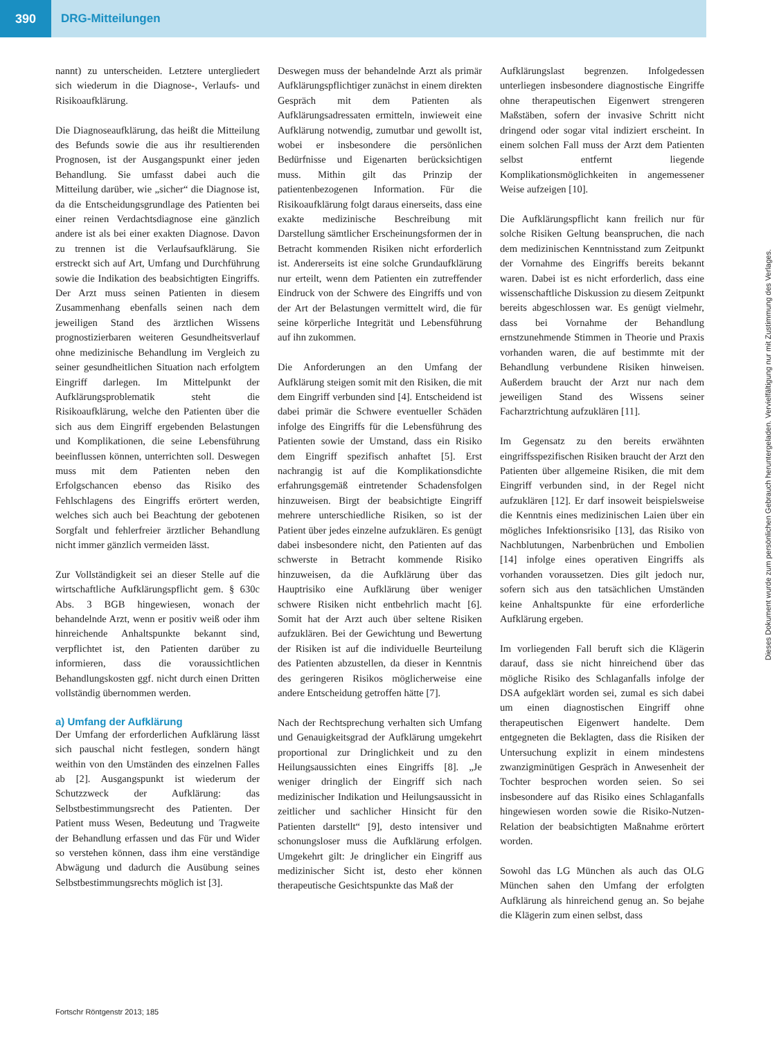390
DRG-Mitteilungen
nannt) zu unterscheiden. Letztere untergliedert sich wiederum in die Diagnose-, Verlaufs- und Risikoaufklärung.
Die Diagnoseaufklärung, das heißt die Mitteilung des Befunds sowie die aus ihr resultierenden Prognosen, ist der Ausgangspunkt einer jeden Behandlung. Sie umfasst dabei auch die Mitteilung darüber, wie „sicher“ die Diagnose ist, da die Entscheidungsgrundlage des Patienten bei einer reinen Verdachtsdiagnose eine gänzlich andere ist als bei einer exakten Diagnose. Davon zu trennen ist die Verlaufsaufklärung. Sie erstreckt sich auf Art, Umfang und Durchführung sowie die Indikation des beabsichtigten Eingriffs. Der Arzt muss seinen Patienten in diesem Zusammenhang ebenfalls seinen nach dem jeweiligen Stand des ärztlichen Wissens prognostizierbaren weiteren Gesundheitsverlauf ohne medizinische Behandlung im Vergleich zu seiner gesundheitlichen Situation nach erfolgtem Eingriff darlegen. Im Mittelpunkt der Aufklärungsproblematik steht die Risikoaufklärung, welche den Patienten über die sich aus dem Eingriff ergebenden Belastungen und Komplikationen, die seine Lebensführung beeinflussen können, unterrichten soll. Deswegen muss mit dem Patienten neben den Erfolgschancen ebenso das Risiko des Fehlschlagens des Eingriffs erörtert werden, welches sich auch bei Beachtung der gebotenen Sorgfalt und fehlerfreier ärztlicher Behandlung nicht immer gänzlich vermeiden lässt.
Zur Vollständigkeit sei an dieser Stelle auf die wirtschaftliche Aufklärungspflicht gem. § 630c Abs. 3 BGB hingewiesen, wonach der behandelnde Arzt, wenn er positiv weiß oder ihm hinreichende Anhaltspunkte bekannt sind, verpflichtet ist, den Patienten darüber zu informieren, dass die voraussichtlichen Behandlungskosten ggf. nicht durch einen Dritten vollständig übernommen werden.
a) Umfang der Aufklärung
Der Umfang der erforderlichen Aufklärung lässt sich pauschal nicht festlegen, sondern hängt weithin von den Umständen des einzelnen Falles ab [2]. Ausgangspunkt ist wiederum der Schutzzweck der Aufklärung: das Selbstbestimmungsrecht des Patienten. Der Patient muss Wesen, Bedeutung und Tragweite der Behandlung erfassen und das Für und Wider so verstehen können, dass ihm eine verständige Abwägung und dadurch die Ausübung seines Selbstbestimmungsrechts möglich ist [3].
Deswegen muss der behandelnde Arzt als primär Aufklärungspflichtiger zunächst in einem direkten Gespräch mit dem Patienten als Aufklärungsadressaten ermitteln, inwieweit eine Aufklärung notwendig, zumutbar und gewollt ist, wobei er insbesondere die persönlichen Bedürfnisse und Eigenarten berücksichtigen muss. Mithin gilt das Prinzip der patientenbezogenen Information. Für die Risikoaufklärung folgt daraus einerseits, dass eine exakte medizinische Beschreibung mit Darstellung sämtlicher Erscheinungsformen der in Betracht kommenden Risiken nicht erforderlich ist. Andererseits ist eine solche Grundaufklärung nur erteilt, wenn dem Patienten ein zutreffender Eindruck von der Schwere des Eingriffs und von der Art der Belastungen vermittelt wird, die für seine körperliche Integrität und Lebensführung auf ihn zukommen.
Die Anforderungen an den Umfang der Aufklärung steigen somit mit den Risiken, die mit dem Eingriff verbunden sind [4]. Entscheidend ist dabei primär die Schwere eventueller Schäden infolge des Eingriffs für die Lebensführung des Patienten sowie der Umstand, dass ein Risiko dem Eingriff spezifisch anhaftet [5]. Erst nachrangig ist auf die Komplikationsdichte erfahrungsgemäß eintretender Schadensfolgen hinzuweisen. Birgt der beabsichtigte Eingriff mehrere unterschiedliche Risiken, so ist der Patient über jedes einzelne aufzuklären. Es genügt dabei insbesondere nicht, den Patienten auf das schwerste in Betracht kommende Risiko hinzuweisen, da die Aufklärung über das Hauptrisiko eine Aufklärung über weniger schwere Risiken nicht entbehrlich macht [6]. Somit hat der Arzt auch über seltene Risiken aufzuklären. Bei der Gewichtung und Bewertung der Risiken ist auf die individuelle Beurteilung des Patienten abzustellen, da dieser in Kenntnis des geringeren Risikos möglicherweise eine andere Entscheidung getroffen hätte [7].
Nach der Rechtsprechung verhalten sich Umfang und Genauigkeitsgrad der Aufklärung umgekehrt proportional zur Dringlichkeit und zu den Heilungsaussichten eines Eingriffs [8]. „Je weniger dringlich der Eingriff sich nach medizinischer Indikation und Heilungsaussicht in zeitlicher und sachlicher Hinsicht für den Patienten darstellt“ [9], desto intensiver und schonungsloser muss die Aufklärung erfolgen. Umgekehrt gilt: Je dringlicher ein Eingriff aus medizinischer Sicht ist, desto eher können therapeutische Gesichtspunkte das Maß der
Aufklärungslast begrenzen. Infolgedessen unterliegen insbesondere diagnostische Eingriffe ohne therapeutischen Eigenwert strengeren Maßstäben, sofern der invasive Schritt nicht dringend oder sogar vital indiziert erscheint. In einem solchen Fall muss der Arzt dem Patienten selbst entfernt liegende Komplikationsmöglichkeiten in angemessener Weise aufzeigen [10].
Die Aufklärungspflicht kann freilich nur für solche Risiken Geltung beanspruchen, die nach dem medizinischen Kenntnisstand zum Zeitpunkt der Vornahme des Eingriffs bereits bekannt waren. Dabei ist es nicht erforderlich, dass eine wissenschaftliche Diskussion zu diesem Zeitpunkt bereits abgeschlossen war. Es genügt vielmehr, dass bei Vornahme der Behandlung ernstzunehmende Stimmen in Theorie und Praxis vorhanden waren, die auf bestimmte mit der Behandlung verbundene Risiken hinweisen. Außerdem braucht der Arzt nur nach dem jeweiligen Stand des Wissens seiner Facharztrichtung aufzuklären [11].
Im Gegensatz zu den bereits erwähnten eingriffsspezifischen Risiken braucht der Arzt den Patienten über allgemeine Risiken, die mit dem Eingriff verbunden sind, in der Regel nicht aufzuklären [12]. Er darf insoweit beispielsweise die Kenntnis eines medizinischen Laien über ein mögliches Infektionsrisiko [13], das Risiko von Nachblutungen, Narbenbrüchen und Embolien [14] infolge eines operativen Eingriffs als vorhanden voraussetzen. Dies gilt jedoch nur, sofern sich aus den tatsächlichen Umständen keine Anhaltspunkte für eine erforderliche Aufklärung ergeben.
Im vorliegenden Fall beruft sich die Klägerin darauf, dass sie nicht hinreichend über das mögliche Risiko des Schlaganfalls infolge der DSA aufgeklärt worden sei, zumal es sich dabei um einen diagnostischen Eingriff ohne therapeutischen Eigenwert handelte. Dem entgegneten die Beklagten, dass die Risiken der Untersuchung explizit in einem mindestens zwanzigminütigen Gespräch in Anwesenheit der Tochter besprochen worden seien. So sei insbesondere auf das Risiko eines Schlaganfalls hingewiesen worden sowie die Risiko-Nutzen-Relation der beabsichtigten Maßnahme erörtert worden.
Sowohl das LG München als auch das OLG München sahen den Umfang der erfolgten Aufklärung als hinreichend genug an. So bejahe die Klägerin zum einen selbst, dass
Fortschr Röntgenstr 2013; 185
Dieses Dokument wurde zum persönlichen Gebrauch heruntergeladen. Vervielfältigung nur mit Zustimmung des Verlages.